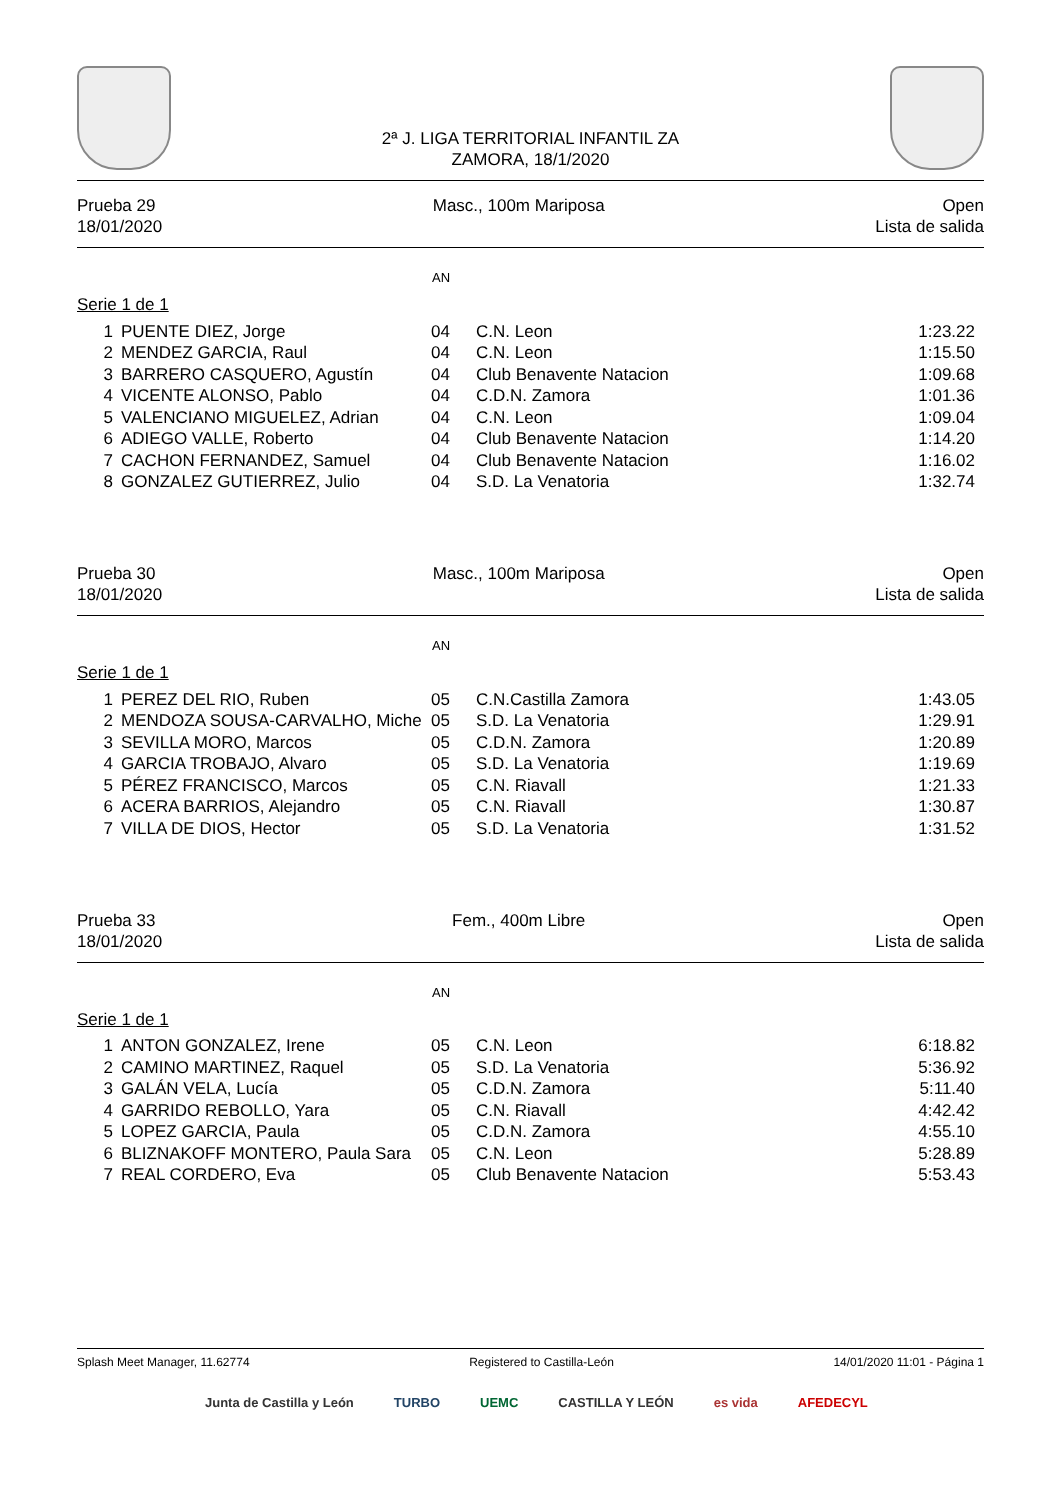2ª J. LIGA TERRITORIAL INFANTIL ZA
ZAMORA, 18/1/2020
Prueba 29
18/01/2020
Masc., 100m Mariposa Open
Lista de salida
AN
Serie 1 de 1
| 1 | PUENTE DIEZ, Jorge | 04 | C.N. Leon | 1:23.22 |
| 2 | MENDEZ GARCIA, Raul | 04 | C.N. Leon | 1:15.50 |
| 3 | BARRERO CASQUERO, Agustín | 04 | Club Benavente Natacion | 1:09.68 |
| 4 | VICENTE ALONSO, Pablo | 04 | C.D.N. Zamora | 1:01.36 |
| 5 | VALENCIANO MIGUELEZ, Adrian | 04 | C.N. Leon | 1:09.04 |
| 6 | ADIEGO VALLE, Roberto | 04 | Club Benavente Natacion | 1:14.20 |
| 7 | CACHON FERNANDEZ, Samuel | 04 | Club Benavente Natacion | 1:16.02 |
| 8 | GONZALEZ GUTIERREZ, Julio | 04 | S.D. La Venatoria | 1:32.74 |
Prueba 30
18/01/2020
Masc., 100m Mariposa Open
Lista de salida
AN
Serie 1 de 1
| 1 | PEREZ DEL RIO, Ruben | 05 | C.N.Castilla Zamora | 1:43.05 |
| 2 | MENDOZA SOUSA-CARVALHO, Miche | 05 | S.D. La Venatoria | 1:29.91 |
| 3 | SEVILLA MORO, Marcos | 05 | C.D.N. Zamora | 1:20.89 |
| 4 | GARCIA TROBAJO, Alvaro | 05 | S.D. La Venatoria | 1:19.69 |
| 5 | PÉREZ FRANCISCO, Marcos | 05 | C.N. Riavall | 1:21.33 |
| 6 | ACERA BARRIOS, Alejandro | 05 | C.N. Riavall | 1:30.87 |
| 7 | VILLA DE DIOS, Hector | 05 | S.D. La Venatoria | 1:31.52 |
Prueba 33
18/01/2020
Fem., 400m Libre Open
Lista de salida
AN
Serie 1 de 1
| 1 | ANTON GONZALEZ, Irene | 05 | C.N. Leon | 6:18.82 |
| 2 | CAMINO MARTINEZ, Raquel | 05 | S.D. La Venatoria | 5:36.92 |
| 3 | GALÁN VELA, Lucía | 05 | C.D.N. Zamora | 5:11.40 |
| 4 | GARRIDO REBOLLO, Yara | 05 | C.N. Riavall | 4:42.42 |
| 5 | LOPEZ GARCIA, Paula | 05 | C.D.N. Zamora | 4:55.10 |
| 6 | BLIZNAKOFF MONTERO, Paula Sara | 05 | C.N. Leon | 5:28.89 |
| 7 | REAL CORDERO, Eva | 05 | Club Benavente Natacion | 5:53.43 |
Splash Meet Manager, 11.62774 Registered to Castilla-León 14/01/2020 11:01 - Página 1
Junta de Castilla y León TURBO UEMC CASTILLA Y LEÓN es vida AFEDECYL